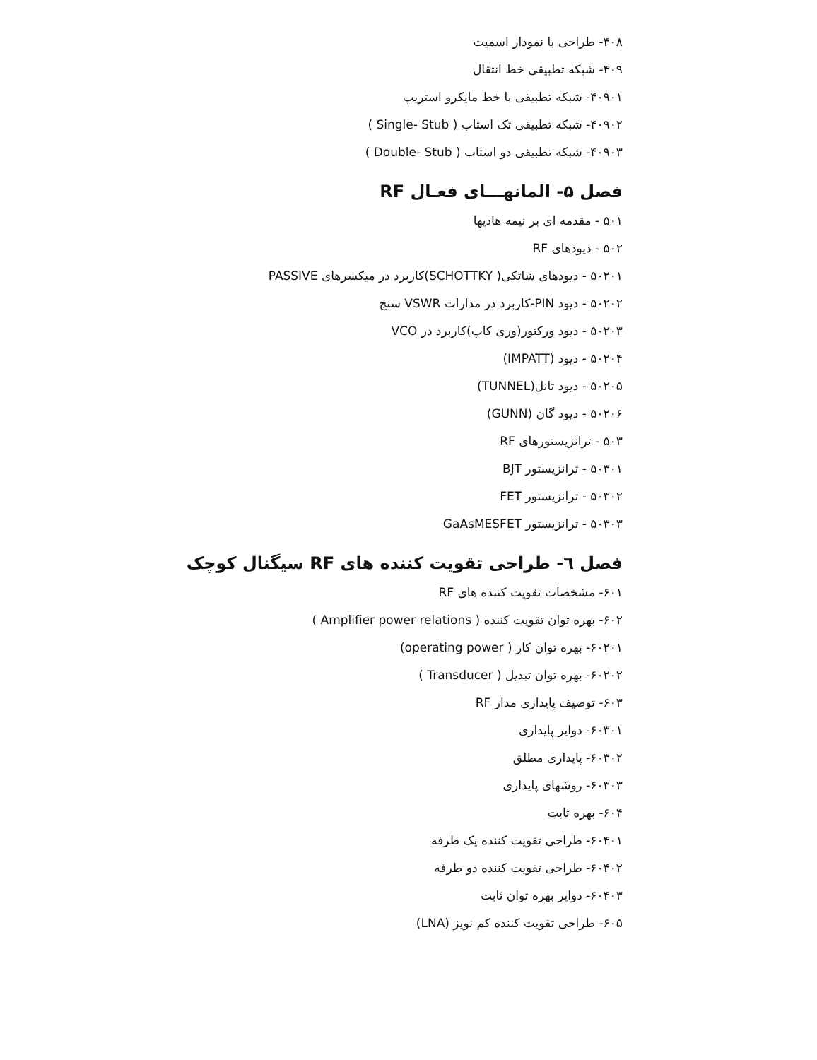۴۰۸- طراحی با نمودار اسمیت
۴۰۹- شبکه تطبیقی خط انتقال
۴۰۹۰۱- شبکه تطبیقی با خط مایکرو استریپ
۴۰۹۰۲- شبکه تطبیقی تک استاب ( Single- Stub )
۴۰۹۰۳- شبکه تطبیقی دو استاب ( Double- Stub )
فصل ۵- المانهـــای فعـال RF
۵۰۱ - مقدمه ای بر نیمه هادیها
۵۰۲ - دیودهای RF
۵۰۲۰۱ - دیودهای شاتکی( SCHOTTKY)کاربرد در میکسرهای PASSIVE
۵۰۲۰۲ - دیود PIN-کاربرد در مدارات VSWR سنج
۵۰۲۰۳ - دیود ورکتور(وری کاپ)کاربرد در VCO
۵۰۲۰۴ - دیود (IMPATT)
۵۰۲۰۵ - دیود تانل(TUNNEL)
۵۰۲۰۶ - دیود گان (GUNN)
۵۰۳ - ترانزیستورهای RF
۵۰۳۰۱ - ترانزیستور BJT
۵۰۳۰۲ - ترانزیستور FET
۵۰۳۰۳ - ترانزیستور GaAsMESFET
فصل ٦- طراحی تقویت کننده های RF سیگنال کوچک
۶۰۱- مشخصات تقویت کننده های RF
۶۰۲- بهره توان تقویت کننده ( Amplifier power relations )
۶۰۲۰۱- بهره توان کار ( operating power)
۶۰۲۰۲- بهره توان تبدیل ( Transducer )
۶۰۳- توصیف پایداری مدار RF
۶۰۳۰۱- دوایر پایداری
۶۰۳۰۲- پایداری مطلق
۶۰۳۰۳- روشهای پایداری
۶۰۴- بهره ثابت
۶۰۴۰۱- طراحی تقویت کننده یک طرفه
۶۰۴۰۲- طراحی تقویت کننده دو طرفه
۶۰۴۰۳- دوایر بهره توان ثابت
۶۰۵- طراحی تقویت کننده کم نویز (LNA)